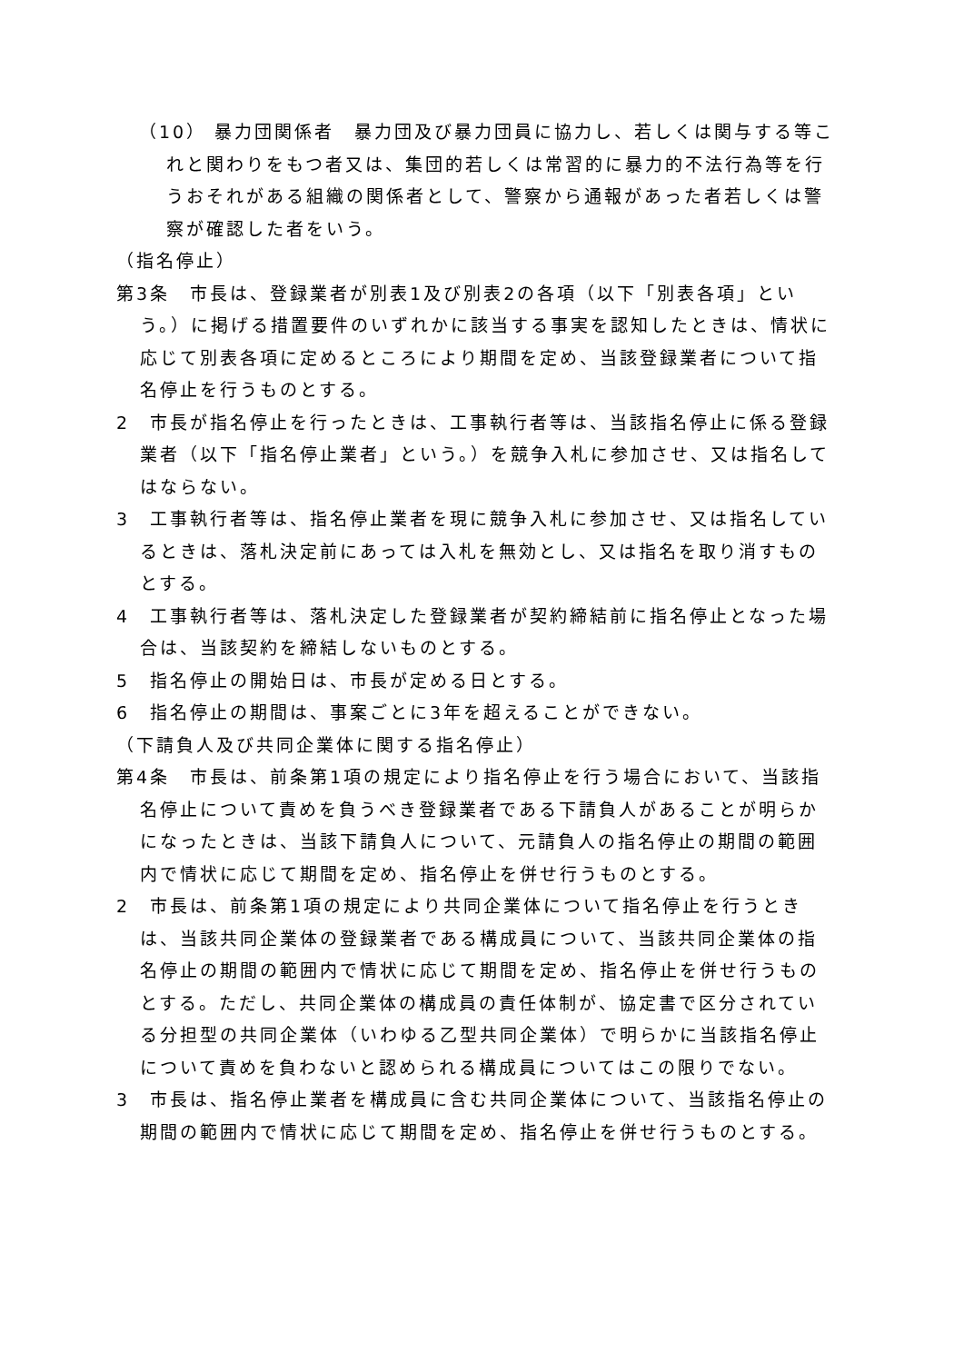（10） 暴力団関係者　暴力団及び暴力団員に協力し、若しくは関与する等これと関わりをもつ者又は、集団的若しくは常習的に暴力的不法行為等を行うおそれがある組織の関係者として、警察から通報があった者若しくは警察が確認した者をいう。
（指名停止）
第3条　市長は、登録業者が別表1及び別表2の各項（以下「別表各項」という。）に掲げる措置要件のいずれかに該当する事実を認知したときは、情状に応じて別表各項に定めるところにより期間を定め、当該登録業者について指名停止を行うものとする。
2　市長が指名停止を行ったときは、工事執行者等は、当該指名停止に係る登録業者（以下「指名停止業者」という。）を競争入札に参加させ、又は指名してはならない。
3　工事執行者等は、指名停止業者を現に競争入札に参加させ、又は指名しているときは、落札決定前にあっては入札を無効とし、又は指名を取り消すものとする。
4　工事執行者等は、落札決定した登録業者が契約締結前に指名停止となった場合は、当該契約を締結しないものとする。
5　指名停止の開始日は、市長が定める日とする。
6　指名停止の期間は、事案ごとに3年を超えることができない。
（下請負人及び共同企業体に関する指名停止）
第4条　市長は、前条第1項の規定により指名停止を行う場合において、当該指名停止について責めを負うべき登録業者である下請負人があることが明らかになったときは、当該下請負人について、元請負人の指名停止の期間の範囲内で情状に応じて期間を定め、指名停止を併せ行うものとする。
2　市長は、前条第1項の規定により共同企業体について指名停止を行うときは、当該共同企業体の登録業者である構成員について、当該共同企業体の指名停止の期間の範囲内で情状に応じて期間を定め、指名停止を併せ行うものとする。ただし、共同企業体の構成員の責任体制が、協定書で区分されている分担型の共同企業体（いわゆる乙型共同企業体）で明らかに当該指名停止について責めを負わないと認められる構成員についてはこの限りでない。
3　市長は、指名停止業者を構成員に含む共同企業体について、当該指名停止の期間の範囲内で情状に応じて期間を定め、指名停止を併せ行うものとする。